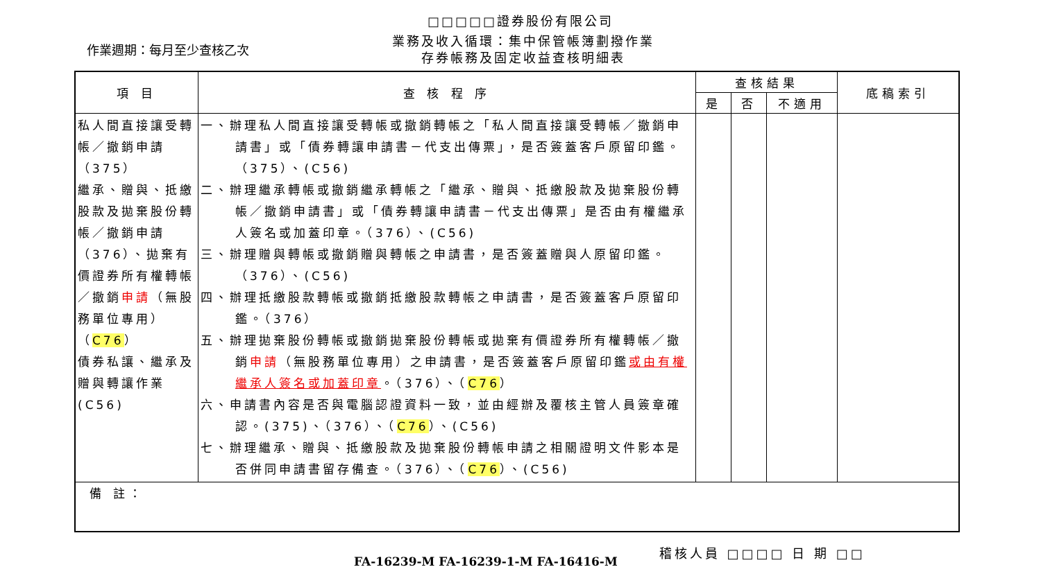□□□□□證券股份有限公司
作業週期：每月至少查核乙次
業務及收入循環：集中保管帳簿劃撥作業
存券帳務及固定收益查核明細表
| 項 目 | 查 核 程 序 | 查核結果 | | | 底稿索引 |
| --- | --- | --- | --- | --- | --- |
| | | 是 | 否 | 不適用 | |
| 私人間直接讓受轉帳／撤銷申請（375） 繼承、贈與、抵繳股款及拋棄股份轉帳／撤銷申請（376）、拋棄有價證券所有權轉帳／撤銷 申請 （無股務單位專用）（ C76 ） 債券私讓、繼承及贈與轉讓作業(C56) | 一、辦理私人間直接讓受轉帳或撤銷轉帳之「私人間直接讓受轉帳／撤銷申請書」或「債券轉讓申請書－代支出傳票」，是否簽蓋客戶原留印鑑。（375）、(C56) 二、辦理繼承轉帳或撤銷繼承轉帳之「繼承、贈與、抵繳股款及拋棄股份轉帳／撤銷申請書」或「債券轉讓申請書－代支出傳票」是否由有權繼承人簽名或加蓋印章。（376）、(C56) 三、辦理贈與轉帳或撤銷贈與轉帳之申請書，是否簽蓋贈與人原留印鑑。（376）、(C56) 四、辦理抵繳股款轉帳或撤銷抵繳股款轉帳之申請書，是否簽蓋客戶原留印鑑。（376） 五、辦理拋棄股份轉帳或撤銷拋棄股份轉帳或拋棄有價證券所有權轉帳／撤銷 申請 （無股務單位專用）之申請書，是否簽蓋客戶原留印鑑 或由有權繼承人簽名或加蓋印章 。（376）、（ C76 ） 六、申請書內容是否與電腦認證資料一致，並由經辦及覆核主管人員簽章確認。(375)、（376）、（ C76 ）、(C56) 七、辦理繼承、贈與、抵繳股款及拋棄股份轉帳申請之相關證明文件影本是否併同申請書留存備查。（376）、（ C76 ）、(C56) | | | | |
| 備 註： | | | | | |
FA-16239-M FA-16239-1-M FA-16416-M
稽核人員 □□□□ 日 期 □□